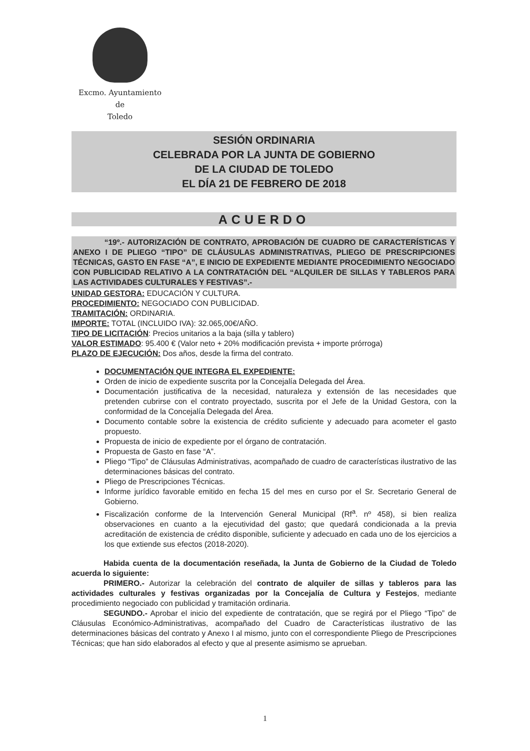Excmo. Ayuntamiento
de
Toledo
SESIÓN ORDINARIA
CELEBRADA POR LA JUNTA DE GOBIERNO
DE LA CIUDAD DE TOLEDO
EL DÍA 21 DE FEBRERO DE 2018
ACUERDO
“19º.- AUTORIZACIÓN DE CONTRATO, APROBACIÓN DE CUADRO DE CARACTERÍSTICAS Y ANEXO I DE PLIEGO “TIPO” DE CLÁUSULAS ADMINISTRATIVAS, PLIEGO DE PRESCRIPCIONES TÉCNICAS, GASTO EN FASE “A”, E INICIO DE EXPEDIENTE MEDIANTE PROCEDIMIENTO NEGOCIADO CON PUBLICIDAD RELATIVO A LA CONTRATACIÓN DEL “ALQUILER DE SILLAS Y TABLEROS PARA LAS ACTIVIDADES CULTURALES Y FESTIVAS”.-
UNIDAD GESTORA: EDUCACIÓN Y CULTURA.
PROCEDIMIENTO: NEGOCIADO CON PUBLICIDAD.
TRAMITACIÓN: ORDINARIA.
IMPORTE: TOTAL (INCLUIDO IVA): 32.065,00€/AÑO.
TIPO DE LICITACIÓN: Precios unitarios a la baja (silla y tablero)
VALOR ESTIMADO: 95.400 € (Valor neto + 20% modificación prevista + importe prórroga)
PLAZO DE EJECUCIÓN: Dos años, desde la firma del contrato.
DOCUMENTACIÓN QUE INTEGRA EL EXPEDIENTE:
Orden de inicio de expediente suscrita por la Concejalía Delegada del Área.
Documentación justificativa de la necesidad, naturaleza y extensión de las necesidades que pretenden cubrirse con el contrato proyectado, suscrita por el Jefe de la Unidad Gestora, con la conformidad de la Concejalía Delegada del Área.
Documento contable sobre la existencia de crédito suficiente y adecuado para acometer el gasto propuesto.
Propuesta de inicio de expediente por el órgano de contratación.
Propuesta de Gasto en fase “A”.
Pliego “Tipo” de Cláusulas Administrativas, acompañado de cuadro de características ilustrativo de las determinaciones básicas del contrato.
Pliego de Prescripciones Técnicas.
Informe jurídico favorable emitido en fecha 15 del mes en curso por el Sr. Secretario General de Gobierno.
Fiscalización conforme de la Intervención General Municipal (Rf<sup>a</sup>. nº 458), si bien realiza observaciones en cuanto a la ejecutividad del gasto; que quedará condicionada a la previa acreditación de existencia de crédito disponible, suficiente y adecuado en cada uno de los ejercicios a los que extiende sus efectos (2018-2020).
Habida cuenta de la documentación reseñada, la Junta de Gobierno de la Ciudad de Toledo acuerda lo siguiente:
PRIMERO.- Autorizar la celebración del contrato de alquiler de sillas y tableros para las actividades culturales y festivas organizadas por la Concejalía de Cultura y Festejos, mediante procedimiento negociado con publicidad y tramitación ordinaria.
SEGUNDO.- Aprobar el inicio del expediente de contratación, que se regirá por el Pliego “Tipo” de Cláusulas Económico-Administrativas, acompañado del Cuadro de Características ilustrativo de las determinaciones básicas del contrato y Anexo I al mismo, junto con el correspondiente Pliego de Prescripciones Técnicas; que han sido elaborados al efecto y que al presente asimismo se aprueban.
1